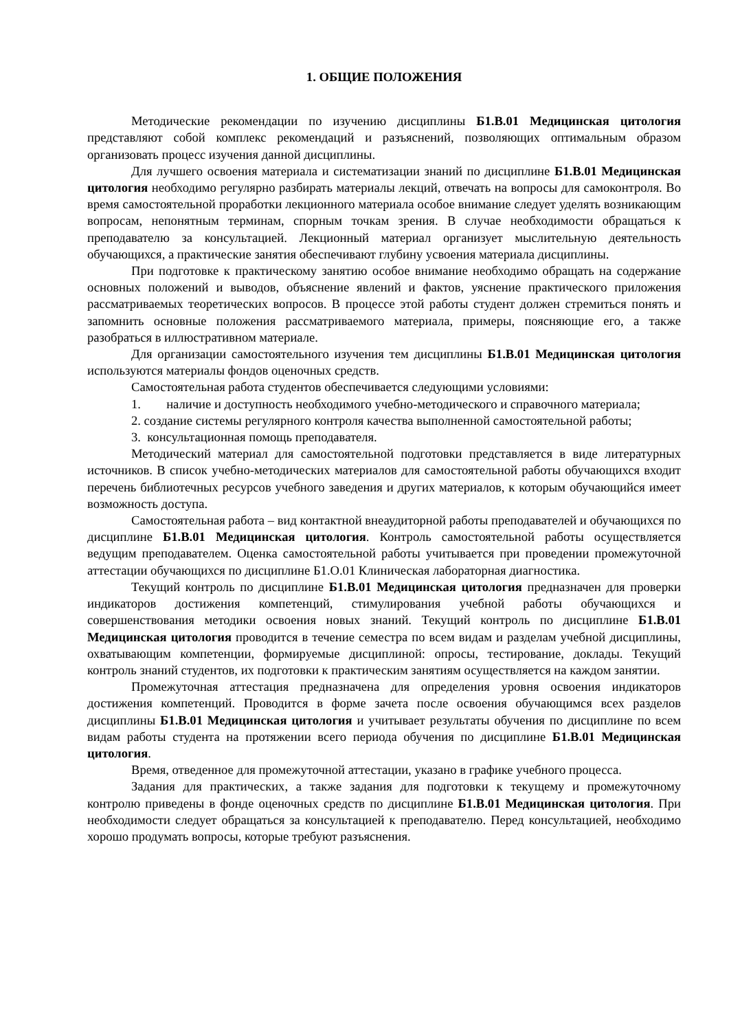1. ОБЩИЕ ПОЛОЖЕНИЯ
Методические рекомендации по изучению дисциплины Б1.В.01 Медицинская цитология представляют собой комплекс рекомендаций и разъяснений, позволяющих оптимальным образом организовать процесс изучения данной дисциплины.
Для лучшего освоения материала и систематизации знаний по дисциплине Б1.В.01 Медицинская цитология необходимо регулярно разбирать материалы лекций, отвечать на вопросы для самоконтроля. Во время самостоятельной проработки лекционного материала особое внимание следует уделять возникающим вопросам, непонятным терминам, спорным точкам зрения. В случае необходимости обращаться к преподавателю за консультацией. Лекционный материал организует мыслительную деятельность обучающихся, а практические занятия обеспечивают глубину усвоения материала дисциплины.
При подготовке к практическому занятию особое внимание необходимо обращать на содержание основных положений и выводов, объяснение явлений и фактов, уяснение практического приложения рассматриваемых теоретических вопросов. В процессе этой работы студент должен стремиться понять и запомнить основные положения рассматриваемого материала, примеры, поясняющие его, а также разобраться в иллюстративном материале.
Для организации самостоятельного изучения тем дисциплины Б1.В.01 Медицинская цитология используются материалы фондов оценочных средств.
Самостоятельная работа студентов обеспечивается следующими условиями:
1. наличие и доступность необходимого учебно-методического и справочного материала;
2. создание системы регулярного контроля качества выполненной самостоятельной работы;
3. консультационная помощь преподавателя.
Методический материал для самостоятельной подготовки представляется в виде литературных источников. В список учебно-методических материалов для самостоятельной работы обучающихся входит перечень библиотечных ресурсов учебного заведения и других материалов, к которым обучающийся имеет возможность доступа.
Самостоятельная работа – вид контактной внеаудиторной работы преподавателей и обучающихся по дисциплине Б1.В.01 Медицинская цитология. Контроль самостоятельной работы осуществляется ведущим преподавателем. Оценка самостоятельной работы учитывается при проведении промежуточной аттестации обучающихся по дисциплине Б1.О.01 Клиническая лабораторная диагностика.
Текущий контроль по дисциплине Б1.В.01 Медицинская цитология предназначен для проверки индикаторов достижения компетенций, стимулирования учебной работы обучающихся и совершенствования методики освоения новых знаний. Текущий контроль по дисциплине Б1.В.01 Медицинская цитология проводится в течение семестра по всем видам и разделам учебной дисциплины, охватывающим компетенции, формируемые дисциплиной: опросы, тестирование, доклады. Текущий контроль знаний студентов, их подготовки к практическим занятиям осуществляется на каждом занятии.
Промежуточная аттестация предназначена для определения уровня освоения индикаторов достижения компетенций. Проводится в форме зачета после освоения обучающимся всех разделов дисциплины Б1.В.01 Медицинская цитология и учитывает результаты обучения по дисциплине по всем видам работы студента на протяжении всего периода обучения по дисциплине Б1.В.01 Медицинская цитология.
Время, отведенное для промежуточной аттестации, указано в графике учебного процесса.
Задания для практических, а также задания для подготовки к текущему и промежуточному контролю приведены в фонде оценочных средств по дисциплине Б1.В.01 Медицинская цитология. При необходимости следует обращаться за консультацией к преподавателю. Перед консультацией, необходимо хорошо продумать вопросы, которые требуют разъяснения.